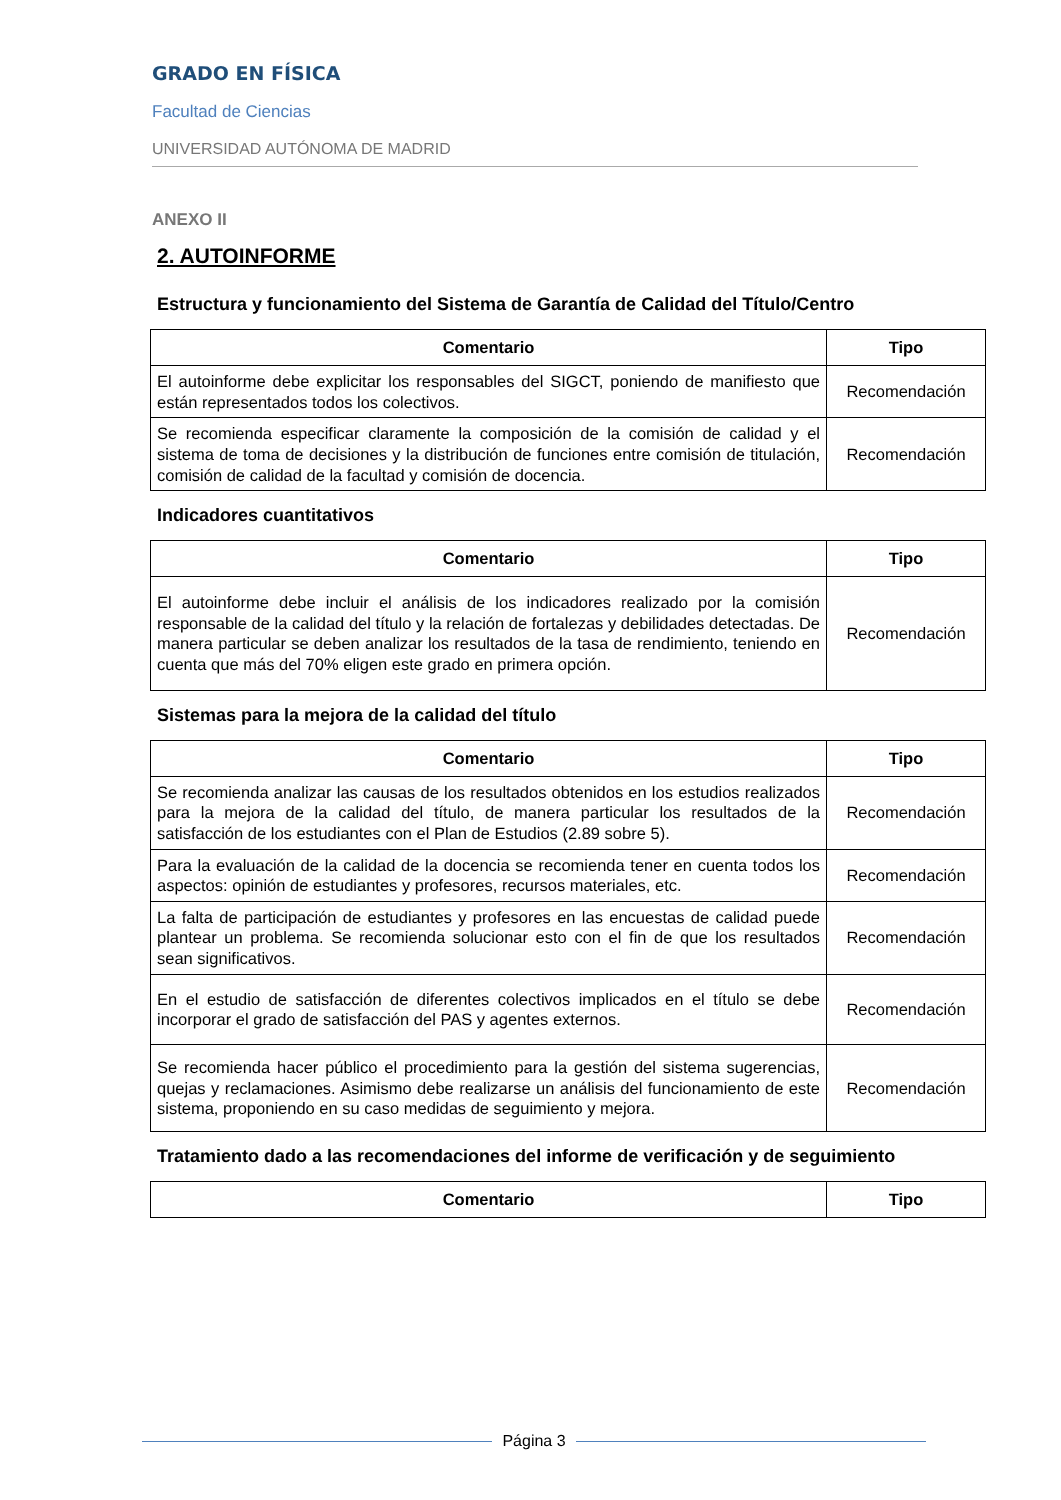GRADO EN FÍSICA
Facultad de Ciencias
UNIVERSIDAD AUTÓNOMA DE MADRID
ANEXO II
2. AUTOINFORME
Estructura y funcionamiento del Sistema de Garantía de Calidad del Título/Centro
| Comentario | Tipo |
| --- | --- |
| El autoinforme debe explicitar los responsables del SIGCT, poniendo de manifiesto que están representados todos los colectivos. | Recomendación |
| Se recomienda especificar claramente la composición de la comisión de calidad y el sistema de toma de decisiones y la distribución de funciones entre comisión de titulación, comisión de calidad de la facultad y comisión de docencia. | Recomendación |
Indicadores cuantitativos
| Comentario | Tipo |
| --- | --- |
| El autoinforme debe incluir el análisis de los indicadores realizado por la comisión responsable de la calidad del título y la relación de fortalezas y debilidades detectadas. De manera particular se deben analizar los resultados de la tasa de rendimiento, teniendo en cuenta que más del 70% eligen este grado en primera opción. | Recomendación |
Sistemas para la mejora de la calidad del título
| Comentario | Tipo |
| --- | --- |
| Se recomienda analizar las causas de los resultados obtenidos en los estudios realizados para la mejora de la calidad del título, de manera particular los resultados de la satisfacción de los estudiantes con el Plan de Estudios (2.89 sobre 5). | Recomendación |
| Para la evaluación de la calidad de la docencia se recomienda tener en cuenta todos los aspectos: opinión de estudiantes y profesores, recursos materiales, etc. | Recomendación |
| La falta de participación de estudiantes y profesores en las encuestas de calidad puede plantear un problema. Se recomienda solucionar esto con el fin de que los resultados sean significativos. | Recomendación |
| En el estudio de satisfacción de diferentes colectivos implicados en el título se debe incorporar el grado de satisfacción del PAS y agentes externos. | Recomendación |
| Se recomienda hacer público el procedimiento para la gestión del sistema sugerencias, quejas y reclamaciones. Asimismo debe realizarse un análisis del funcionamiento de este sistema, proponiendo en su caso medidas de seguimiento y mejora. | Recomendación |
Tratamiento dado a las recomendaciones del informe de verificación y de seguimiento
| Comentario | Tipo |
| --- | --- |
Página 3